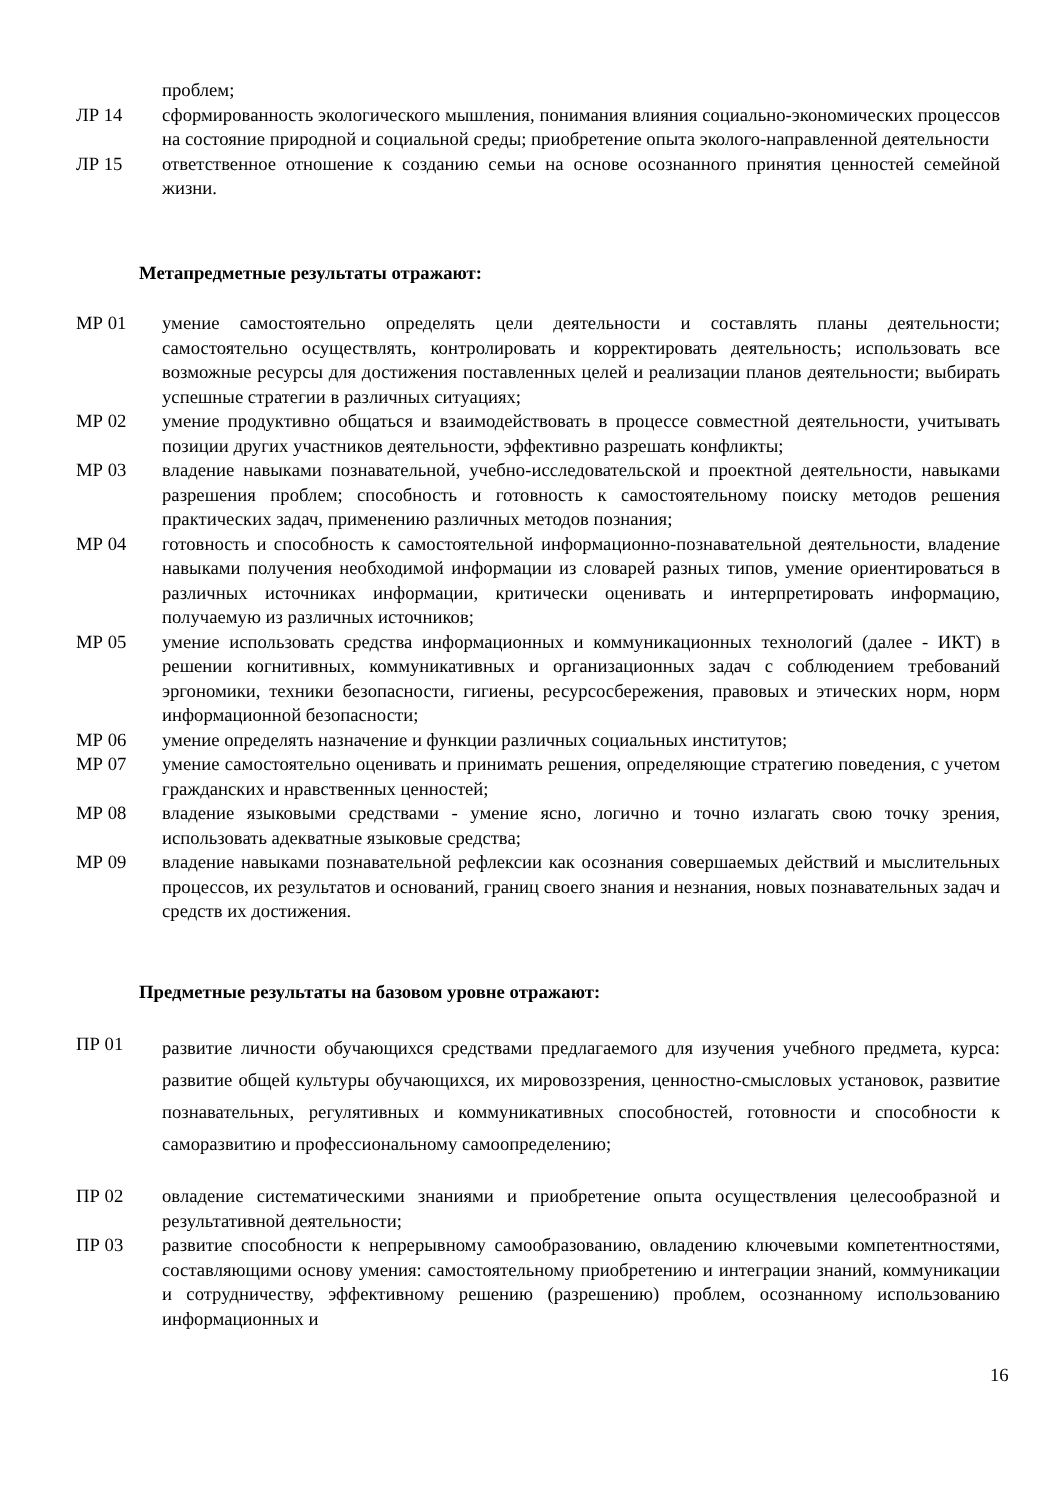проблем;
ЛР 14 сформированность экологического мышления, понимания влияния социально-экономических процессов на состояние природной и социальной среды; приобретение опыта эколого-направленной деятельности
ЛР 15 ответственное отношение к созданию семьи на основе осознанного принятия ценностей семейной жизни.
Метапредметные результаты отражают:
МР 01 умение самостоятельно определять цели деятельности и составлять планы деятельности; самостоятельно осуществлять, контролировать и корректировать деятельность; использовать все возможные ресурсы для достижения поставленных целей и реализации планов деятельности; выбирать успешные стратегии в различных ситуациях;
МР 02 умение продуктивно общаться и взаимодействовать в процессе совместной деятельности, учитывать позиции других участников деятельности, эффективно разрешать конфликты;
МР 03 владение навыками познавательной, учебно-исследовательской и проектной деятельности, навыками разрешения проблем; способность и готовность к самостоятельному поиску методов решения практических задач, применению различных методов познания;
МР 04 готовность и способность к самостоятельной информационно-познавательной деятельности, владение навыками получения необходимой информации из словарей разных типов, умение ориентироваться в различных источниках информации, критически оценивать и интерпретировать информацию, получаемую из различных источников;
МР 05 умение использовать средства информационных и коммуникационных технологий (далее - ИКТ) в решении когнитивных, коммуникативных и организационных задач с соблюдением требований эргономики, техники безопасности, гигиены, ресурсосбережения, правовых и этических норм, норм информационной безопасности;
МР 06 умение определять назначение и функции различных социальных институтов;
МР 07 умение самостоятельно оценивать и принимать решения, определяющие стратегию поведения, с учетом гражданских и нравственных ценностей;
МР 08 владение языковыми средствами - умение ясно, логично и точно излагать свою точку зрения, использовать адекватные языковые средства;
МР 09 владение навыками познавательной рефлексии как осознания совершаемых действий и мыслительных процессов, их результатов и оснований, границ своего знания и незнания, новых познавательных задач и средств их достижения.
Предметные результаты на базовом уровне отражают:
ПР 01
развитие личности обучающихся средствами предлагаемого для изучения учебного предмета, курса: развитие общей культуры обучающихся, их мировоззрения, ценностно-смысловых установок, развитие познавательных, регулятивных и коммуникативных способностей, готовности и способности к саморазвитию и профессиональному самоопределению;
ПР 02 овладение систематическими знаниями и приобретение опыта осуществления целесообразной и результативной деятельности;
ПР 03 развитие способности к непрерывному самообразованию, овладению ключевыми компетентностями, составляющими основу умения: самостоятельному приобретению и интеграции знаний, коммуникации и сотрудничеству, эффективному решению (разрешению) проблем, осознанному использованию информационных и
16